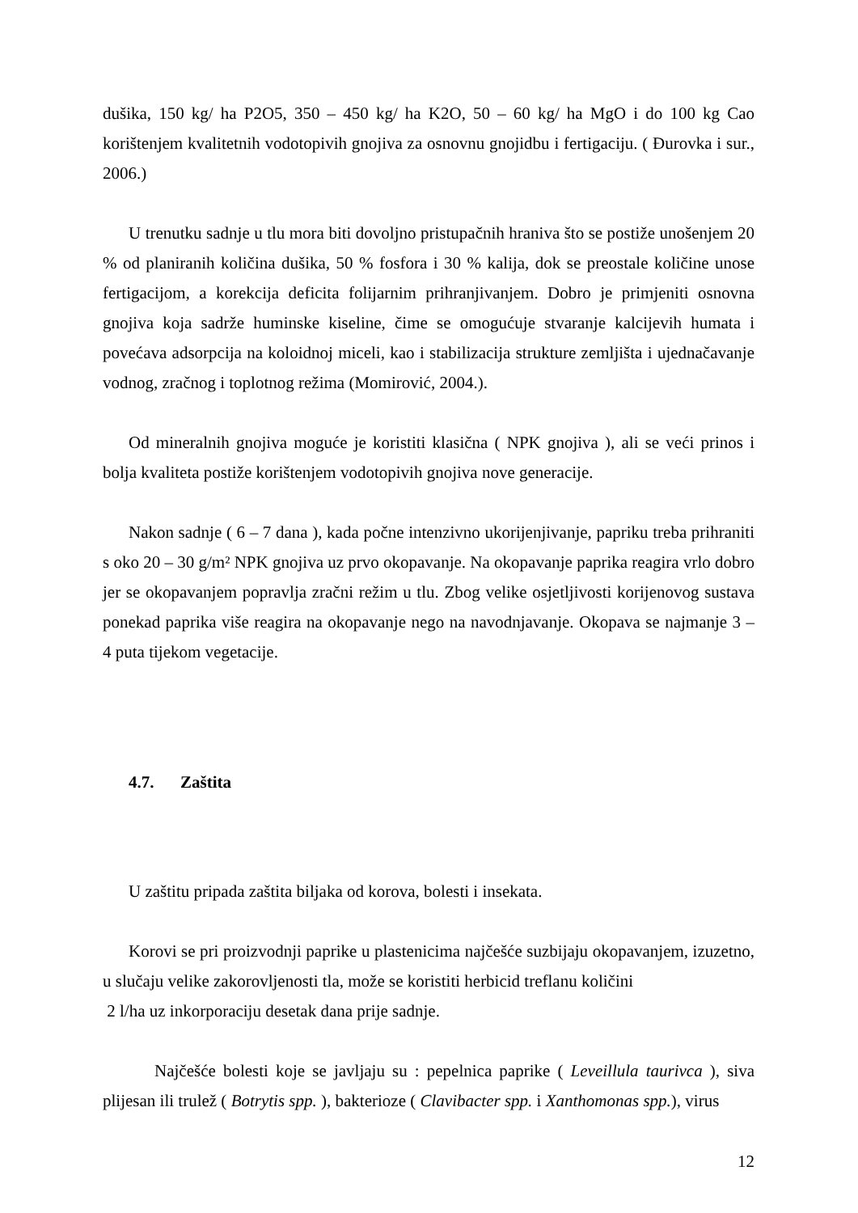dušika, 150 kg/ ha P2O5, 350 – 450 kg/ ha K2O, 50 – 60 kg/ ha MgO i do 100 kg Cao korištenjem kvalitetnih vodotopivih gnojiva za osnovnu gnojidbu i fertigaciju. ( Đurovka i sur., 2006.)
U trenutku sadnje u tlu mora biti dovoljno pristupačnih hraniva što se postiže unošenjem 20 % od planiranih količina dušika, 50 % fosfora i 30 % kalija, dok se preostale količine unose fertigacijom, a korekcija deficita folijarnim prihranjivanjem. Dobro je primjeniti osnovna gnojiva koja sadrže huminske kiseline, čime se omogućuje stvaranje kalcijevih humata i povećava adsorpcija na koloidnoj miceli, kao i stabilizacija strukture zemljišta i ujednačavanje vodnog, zračnog i toplotnog režima (Momirović, 2004.).
Od mineralnih gnojiva moguće je koristiti klasična ( NPK gnojiva ), ali se veći prinos i bolja kvaliteta postiže korištenjem vodotopivih gnojiva nove generacije.
Nakon sadnje ( 6 – 7 dana ), kada počne intenzivno ukorijenjivanje, papriku treba prihraniti s oko 20 – 30 g/m² NPK gnojiva uz prvo okopavanje. Na okopavanje paprika reagira vrlo dobro jer se okopavanjem popravlja zračni režim u tlu. Zbog velike osjetljivosti korijenovog sustava ponekad paprika više reagira na okopavanje nego na navodnjavanje. Okopava se najmanje 3 – 4 puta tijekom vegetacije.
4.7. Zaštita
U zaštitu pripada zaštita biljaka od korova, bolesti i insekata.
Korovi se pri proizvodnji paprike u plastenicima najčešće suzbijaju okopavanjem, izuzetno, u slučaju velike zakorovljenosti tla, može se koristiti herbicid treflanu količini
2 l/ha uz inkorporaciju desetak dana prije sadnje.
Najčešće bolesti koje se javljaju su : pepelnica paprike ( Leveillula taurivca ), siva plijesan ili trulež ( Botrytis spp. ), bakterioze ( Clavibacter spp. i Xanthomonas spp.), virus
12